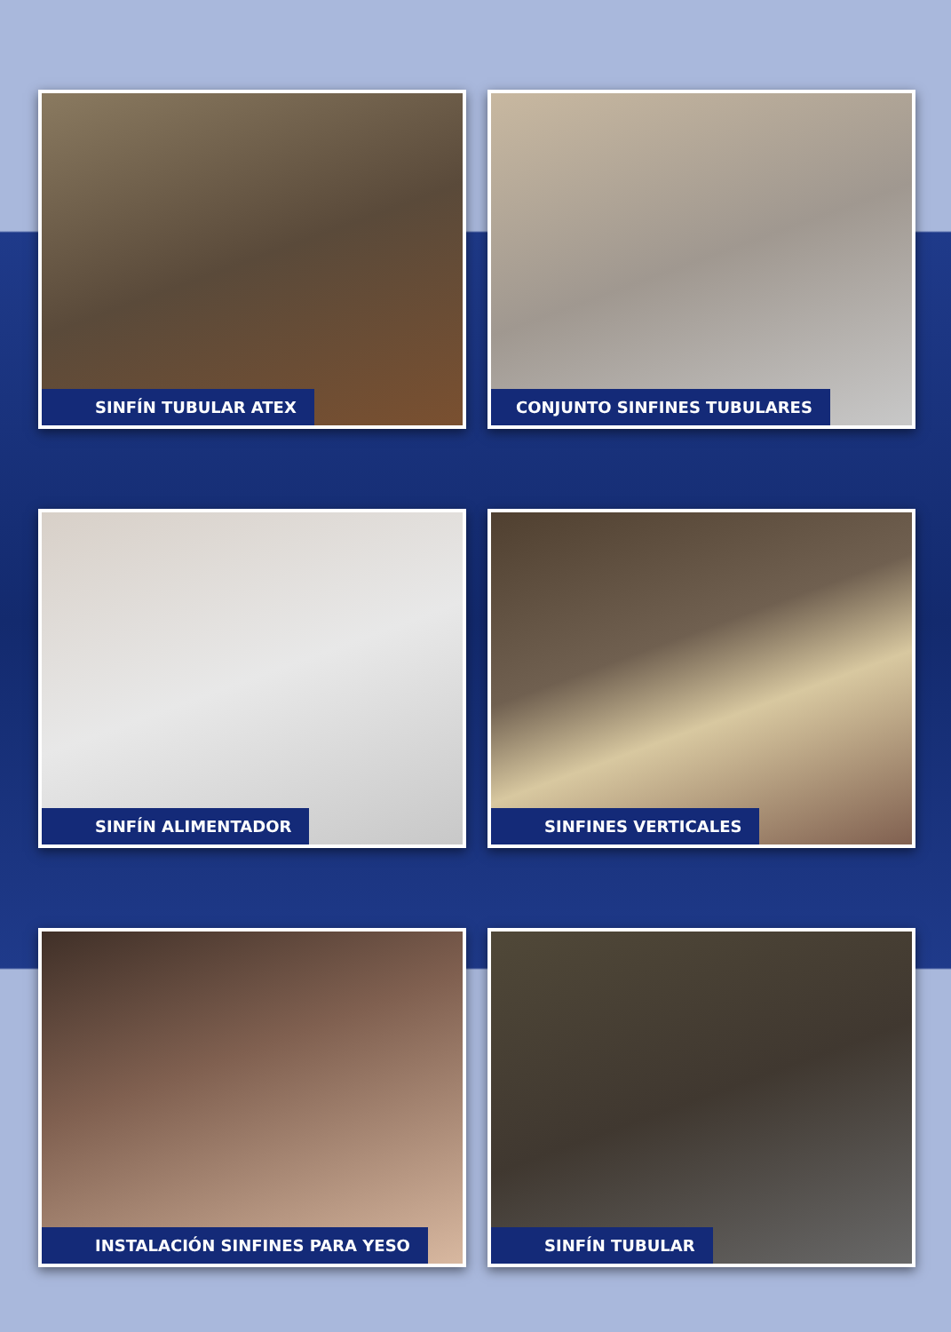SINFÍN TUBULAR ATEX
CONJUNTO SINFINES TUBULARES
SINFÍN ALIMENTADOR
SINFINES VERTICALES
INSTALACIÓN SINFINES PARA YESO
SINFÍN TUBULAR